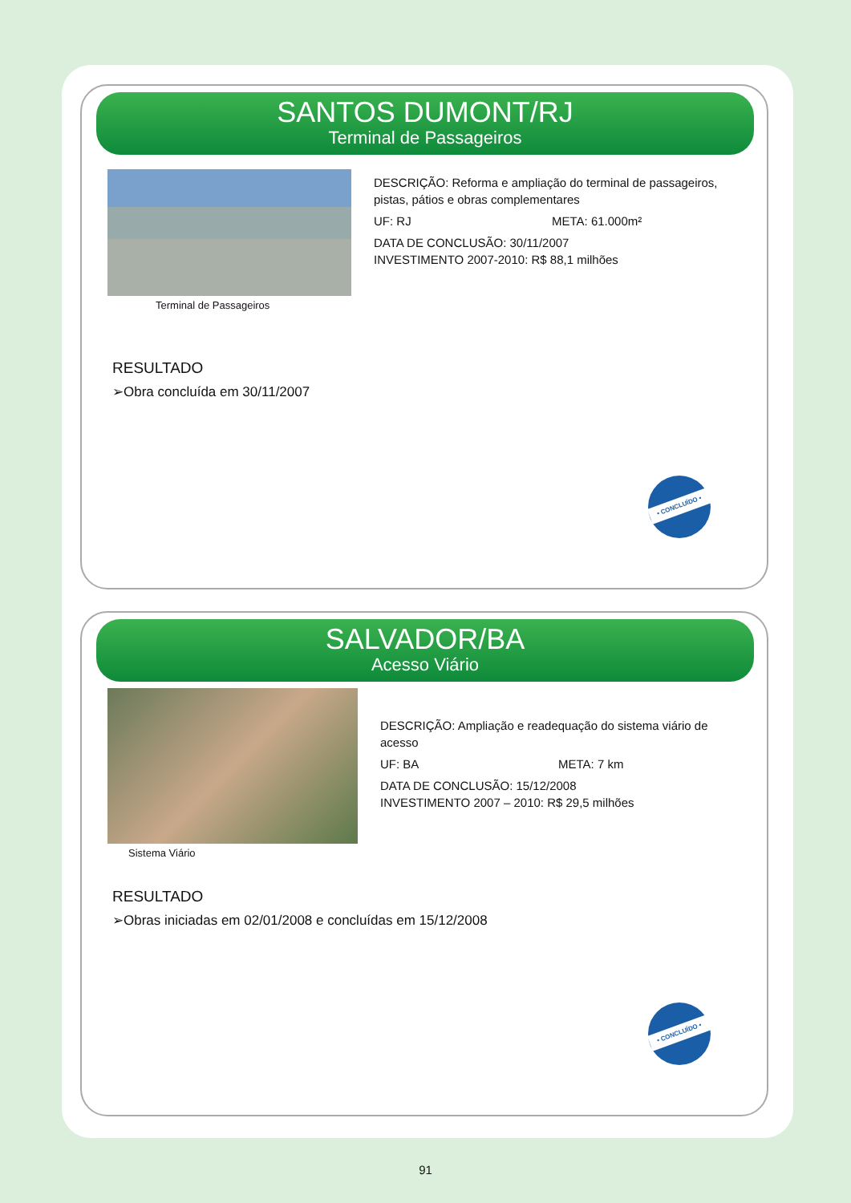SANTOS DUMONT/RJ
Terminal de Passageiros
Terminal de Passageiros
DESCRIÇÃO: Reforma e ampliação do terminal de passageiros, pistas, pátios e obras complementares
UF: RJ META: 61.000m²
DATA DE CONCLUSÃO: 30/11/2007
INVESTIMENTO 2007-2010: R$ 88,1 milhões
RESULTADO
➢Obra concluída em 30/11/2007
• CONCLUÍDO •
SALVADOR/BA
Acesso Viário
Sistema Viário
DESCRIÇÃO: Ampliação e readequação do sistema viário de acesso
UF: BA META: 7 km
DATA DE CONCLUSÃO: 15/12/2008
INVESTIMENTO 2007 – 2010: R$ 29,5 milhões
RESULTADO
➢Obras iniciadas em 02/01/2008 e concluídas em 15/12/2008
• CONCLUÍDO •
91